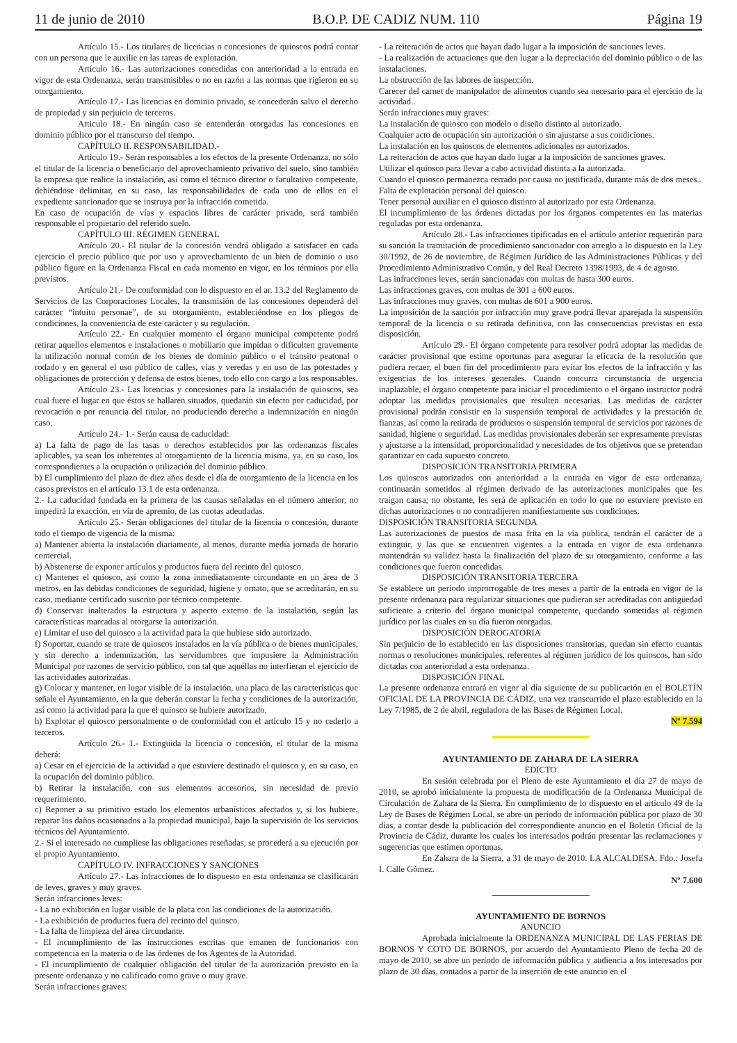11 de junio de 2010 B.O.P. DE CADIZ NUM. 110 Página 19
Artículo 15.- Los titulares de licencias o concesiones de quioscos podrá contar con un persona que le auxilie en las tareas de explotación.
Artículo 16.- Las autorizaciones concedidas con anterioridad a la entrada en vigor de esta Ordenanza, serán transmisibles o no en razón a las normas que rigieron en su otorgamiento.
Artículo 17.- Las licencias en dominio privado, se concederán salvo el derecho de propiedad y sin perjuicio de terceros.
Articulo 18.- En ningún caso se entenderán otorgadas las concesiones en dominio público por el transcurso del tiempo.
CAPÍTULO II. RESPONSABILIDAD.-
Artículo 19.- Serán responsables a los efectos de la presente Ordenanza, no sólo el titular de la licencia o beneficiario del aprovechamiento privativo del suelo, sino también la empresa que realice la instalación, así como el técnico director o facultativo competente, debiéndose delimitar, en su caso, las responsabilidades de cada uno de ellos en el expediente sancionador que se instruya por la infracción cometida.
En caso de ocupación de vías y espacios libres de carácter privado, será también responsable el propietario del referido suelo.
CAPÍTULO III. RÉGIMEN GENERAL
Artículo 20.- El titular de la concesión vendrá obligado a satisfacer en cada ejercicio el precio público que por uso y aprovechamiento de un bien de dominio o uso público figure en la Ordenanza Fiscal en cada momento en vigor, en los términos por ella previstos.
Artículo 21.- De conformidad con lo dispuesto en el ar. 13.2 del Reglamento de Servicios de las Corporaciones Locales, la transmisión de las concesiones dependerá del carácter “intuitu personae”, de su otorgamiento, estableciéndose en los pliegos de condiciones, la conveniencia de este carácter y su regulación.
Artículo 22.- En cualquier momento el órgano municipal competente podrá retirar aquellos elementos e instalaciones o mobiliario que impidan o dificulten gravemente la utilización normal común de los bienes de dominio público o el tránsito peatonal o rodado y en general el uso público de calles, vías y veredas y en uso de las potestades y obligaciones de protección y defensa de estos bienes, todo ello con cargo a los responsables.
Artículo 23.- Las licencias y concesiones para la instalación de quioscos, sea cual fuere el lugar en que éstos se hallaren situados, quedarán sin efecto por caducidad, por revocación o por renuncia del titular, no produciendo derecho a indemnización en ningún caso.
Artículo 24.- 1.- Serán causa de caducidad:
a) La falta de pago de las tasas o derechos establecidos por las ordenanzas fiscales aplicables, ya sean los inherentes al otorgamiento de la licencia misma, ya, en su caso, los correspondientes a la ocupación o utilización del dominio público.
b) El cumplimiento del plazo de diez años desde el día de otorgamiento de la licencia en los casos previstos en el artículo 13.1 de esta ordenanza.
2.- La caducidad fundada en la primera de las causas señaladas en el número anterior, no impedirá la exacción, en vía de apremio, de las cuotas adeudadas.
Artículo 25.- Serán obligaciones del titular de la licencia o concesión, durante todo el tiempo de vigencia de la misma:
a) Mantener abierta la instalación diariamente, al menos, durante media jornada de horario comercial.
b) Abstenerse de exponer artículos y productos fuera del recinto del quiosco.
c) Mantener el quiosco, así como la zona inmediatamente circundante en un área de 3 metros, en las debidas condiciones de seguridad, higiene y ornato, que se acreditarán, en su caso, mediante certificado suscrito por técnico competente.
d) Conservar inalterados la estructura y aspecto externo de la instalación, según las características marcadas al otorgarse la autorización.
e) Limitar el uso del quiosco a la actividad para la que hubiese sido autorizado.
f) Soportar, cuando se trate de quioscos instalados en la vía pública o de bienes municipales, y sin derecho a indemnización, las servidumbres que impusiere la Administración Municipal por razones de servicio público, con tal que aquéllas no interfieran el ejercicio de las actividades autorizadas.
g) Colocar y mantener, en lugar visible de la instalación, una placa de las características que señale el Ayuntamiento, en la que deberán constar la fecha y condiciones de la autorización, así como la actividad para la que el quiosco se hubiere autorizado.
h) Explotar el quiosco personalmente o de conformidad con el artículo 15 y no cederlo a terceros.
Artículo 26.- 1.- Extinguida la licencia o concesión, el titular de la misma deberá:
a) Cesar en el ejercicio de la actividad a que estuviere destinado el quiosco y, en su caso, en la ocupación del dominio público.
b) Retirar la instalación, con sus elementos accesorios, sin necesidad de previo requerimiento.
c) Reponer a su primitivo estado los elementos urbanísticos afectados y, si los hubiere, reparar los daños ocasionados a la propiedad municipal, bajo la supervisión de los servicios técnicos del Ayuntamiento.
2.- Si el interesado no cumpliese las obligaciones reseñadas, se procederá a su ejecución por el propio Ayuntamiento.
CAPÍTULO IV. INFRACCIONES Y SANCIONES
Artículo 27.- Las infracciones de lo dispuesto en esta ordenanza se clasificarán de leves, graves y muy graves.
Serán infracciones leves:
- La no exhibición en lugar visible de la placa con las condiciones de la autorización.
- La exhibición de productos fuera del recinto del quiosco.
- La falta de limpieza del área circundante.
- El incumplimiento de las instrucciones escritas que emanen de funcionarios con competencia en la materia o de las órdenes de los Agentes de la Autoridad.
- El incumplimiento de cualquier obligación del titular de la autorización previsto en la presente ordenanza y no calificado como grave o muy grave.
Serán infracciones graves:
- La reiteración de actos que hayan dado lugar a la imposición de sanciones leves.
- La realización de actuaciones que den lugar a la depreciación del dominio público o de las instalaciones.
La obstrucción de las labores de inspección.
Carecer del carnet de manipulador de alimentos cuando sea necesario para el ejercicio de la actividad..
Serán infracciones muy graves:
La instalación de quiosco con modelo o diseño distinto al autorizado.
Cualquier acto de ocupación sin autorización o sin ajustarse a sus condiciones.
La instalación en los quioscos de elementos adicionales no autorizados.
La reiteración de actos que hayan dado lugar a la imposición de sanciones graves.
Utilizar el quiosco para llevar a cabo actividad distinta a la autorizada.
Cuando el quiosco permanezca cerrado por causa no justificada, durante más de dos meses..
Falta de explotación personal del quiosco.
Tener personal auxiliar en el quiosco distinto al autorizado por esta Ordenanza.
El incumplimiento de las órdenes dictadas por los órganos competentes en las materias reguladas por esta ordenanza.
Artículo 28.- Las infracciones tipificadas en el artículo anterior requerirán para su sanción la tramitación de procedimiento sancionador con arreglo a lo dispuesto en la Ley 30/1992, de 26 de noviembre, de Régimen Jurídico de las Administraciones Públicas y del Procedimiento Administrativo Común, y del Real Decreto 1398/1993, de 4 de agosto.
Las infracciones leves, serán sancionadas con multas de hasta 300 euros.
Las infracciones graves, con multas de 301 a 600 euros.
Las infracciones muy graves, con multas de 601 a 900 euros.
La imposición de la sanción por infracción muy grave podrá llevar aparejada la suspensión temporal de la licencia o su retirada definitiva, con las consecuencias previstas en esta disposición.
Artículo 29.- El órgano competente para resolver podrá adoptar las medidas de carácter provisional que estime oportunas para asegurar la eficacia de la resolución que pudiera recaer, el buen fin del procedimiento para evitar los efectos de la infracción y las exigencias de los intereses generales. Cuando concurra circunstancia de urgencia inaplazable, el órgano competente para iniciar el procedimiento o el órgano instructor podrá adoptar las medidas provisionales que resulten necesarias. Las medidas de carácter provisional podrán consistir en la suspensión temporal de actividades y la prestación de fianzas, así como la retirada de productos o suspensión temporal de servicios por razones de sanidad, higiene o seguridad. Las medidas provisionales deberán ser expresamente previstas y ajustarse a la intensidad, proporcionalidad y necesidades de los objetivos que se pretendan garantizar en cada supuesto concreto.
DISPOSICIÓN TRANSITORIA PRIMERA
Los quioscos autorizados con anterioridad a la entrada en vigor de esta ordenanza, continuarán sometidos al régimen derivado de las autorizaciones municipales que les traigan causa; no obstante, les será de aplicación en todo lo que no estuviere previsto en dichas autorizaciones o no contradijeren manifiestamente sus condiciones.
DISPOSICIÓN TRANSITORIA SEGUNDA
Las autorizaciones de puestos de masa frita en la vía publica, tendrán el carácter de a extinguir, y las que se encuentren vigentes a la entrada en vigor de esta ordenanza mantendrán su validez hasta la finalización del plazo de su otorgamiento, conforme a las condiciones que fueron concedidas.
DISPOSICIÓN TRANSITORIA TERCERA
Se establece un periodo improrrogable de tres meses a partir de la entrada en vigor de la presente ordenanza para regularizar situaciones que pudieran ser acreditadas con antigüedad suficiente a criterio del órgano municipal competente, quedando sometidas al régimen jurídico por las cuales en su día fueron otorgadas.
DISPOSICIÓN DEROGATORIA
Sin perjuicio de lo establecido en las disposiciones transitorias, quedan sin efecto cuantas normas o resoluciones municipales, referentes al régimen jurídico de los quioscos, han sido dictadas con anterioridad a esta ordenanza.
DISPOSICIÓN FINAL
La presente ordenanza entrará en vigor al día siguiente de su publicación en el BOLETÍN OFICIAL DE LA PROVINCIA DE CÁDIZ, una vez transcurrido el plazo establecido en la Ley 7/1985, de 2 de abril, reguladora de las Bases de Régimen Local.
Nº 7.594
AYUNTAMIENTO DE ZAHARA DE LA SIERRA
EDICTO
En sesión celebrada por el Pleno de este Ayuntamiento el día 27 de mayo de 2010, se aprobó inicialmente la propuesta de modificación de la Ordenanza Municipal de Circulación de Zahara de la Sierra. En cumplimiento de lo dispuesto en el artículo 49 de la Ley de Bases de Régimen Local, se abre un periodo de información pública por plazo de 30 días, a contar desde la publicación del correspondiente anuncio en el Boletín Oficial de la Provincia de Cádiz, durante los cuales los interesados podrán presentar las reclamaciones y sugerencias que estimen oportunas.
En Zahara de la Sierra, a 31 de mayo de 2010. LA ALCALDESA, Fdo.: Josefa I. Calle Gómez.
Nº 7.600
AYUNTAMIENTO DE BORNOS
ANUNCIO
Aprobada inicialmente la ORDENANZA MUNICIPAL DE LAS FERIAS DE BORNOS Y COTO DE BORNOS, por acuerdo del Ayuntamiento Pleno de fecha 20 de mayo de 2010, se abre un período de información pública y audiencia a los interesados por plazo de 30 días, contados a partir de la inserción de este anuncio en el